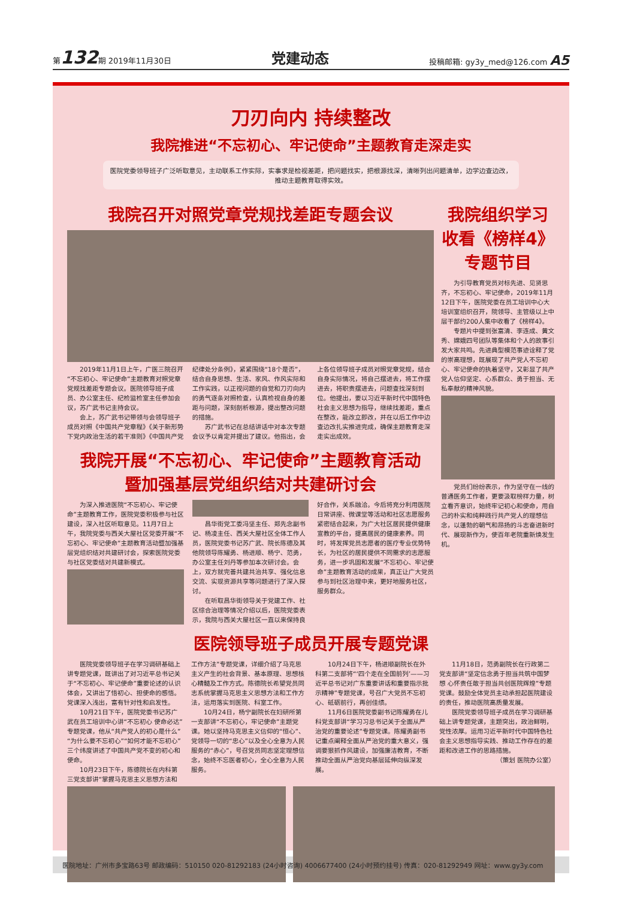第132期 2019年11月30日 党建动态 投稿邮箱: gy3y_med@126.com A5
刀刃向内 持续整改
我院推进“不忘初心、牢记使命”主题教育走深走实
医院党委领导班子广泛听取意见，主动联系工作实际，实事求是检视差距，把问题找实，把根源找深，清晰列出问题清单，边学边查边改，推动主题教育取得实效。
我院召开对照党章党规找差距专题会议
2019年11月1日上午，广医三院召开“不忘初心、牢记使命”主题教育对照党章党规找差距专题会议。医院领导班子成员、办公室主任、纪检监检室主任参加会议，苏广武书记主持会议。
会上，苏广武书记带领与会领导班子成员对照《中国共产党章程》《关于新形势下党内政治生活的若干准则》《中国共产党纪律处分条例》，紧紧围绕“18个是否”，结合自身思想、生活、家风、作风实际和工作实践，以正视问题的自觉和刀刃向内的勇气逐条对照检查，认真检视自身的差距与问题，深刻剖析根源，提出整改问题的措施。
苏广武书记在总结讲话中对本次专题会议予以肯定并提出了建议。他指出，会上各位领导班子成员对照党章党规，结合自身实际情况，将自己摆进去，将工作摆进去，将职责摆进去，问题查找深刻到位。他提出，要以习近平新时代中国特色社会主义思想为指导，继续找差距，重点在整改，能改立即改，并在以后工作中边查边改扎实推进完成，确保主题教育走深走实出成效。
我院开展“不忘初心、牢记使命”主题教育活动
暨加强基层党组织结对共建研讨会
为深入推进医院“不忘初心、牢记使命”主题教育工作，医院党委积极参与社区建设，深入社区听取意见。11月7日上午，我院党委与西关大屋社区党委开展“不忘初心、牢记使命”主题教育活动暨加强基层党组织结对共建研讨会，探索医院党委与社区党委结对共建新模式。
昌华街党工委冯坚主任、郑先念副书记、杨凌主任、西关大屋社区全体工作人员，医院党委书记苏广武、院长陈德及其他院领导陈耀勇、杨进顺、杨宁、范勇，办公室主任刘丹等参加本次研讨会。会上，双方就完善共建共治共享、强化信息交流、实现资源共享等问题进行了深入探讨。
在听取昌华街领导关于党建工作、社区综合治理等情况介绍以后，医院党委表示，我院与西关大屋社区一直以来保持良好合作，关系融洽。今后将充分利用医院日常讲座、微课堂等活动和社区志愿服务紧密结合起来，为广大社区居民提供健康宣教的平台，提高居民的健康素养。同时，将发挥党员志愿者的医疗专业优势特长，为社区的居民提供不同需求的志愿服务，进一步巩固和发展“不忘初心、牢记使命”主题教育活动的成果，真正让广大党员参与到社区治理中来，更好地服务社区，服务群众。
我院组织学习
收看《榜样4》
专题节目
为引导教育党员对标先进、见贤思齐，不忘初心、牢记使命，2019年11月12日下午，医院党委在员工培训中心大培训室组织召开，院领导、主管级以上中层干部约200人集中收看了《榜样4》。
专题片中提到张富清、李连成、黄文秀、嫦娥四号团队等集体和个人的故事引发大家共鸣。先进典型模范事迹诠释了党的崇高理想，既展现了共产党人不忘初心、牢记使命的执着坚守，又彰显了共产党人信仰坚定、心系群众、勇于担当、无私奉献的精神风貌。
党员们纷纷表示，作为坚守在一线的普通医务工作者，更要汲取榜样力量，树立看齐意识，始终牢记初心和使命，用自己的朴实和纯粹践行共产党人的理想信念，以蓬勃的朝气和昂扬的斗志奋进新时代、展现新作为，使百年老院重新焕发生机。
医院领导班子成员开展专题党课
医院党委领导班子在学习调研基础上讲专题党课，既讲出了对习近平总书记关于“不忘初心、牢记使命”重要论述的认识体会，又讲出了悟初心、担使命的感悟。党课深入浅出，富有针对性和启发性。
10月21日下午，医院党委书记苏广武在员工培训中心讲“不忘初心 使命必达”专题党课，他从“共产党人的初心是什么”“为什么要不忘初心”“如何才能不忘初心”三个纬度讲述了中国共产党不变的初心和使命。
10月23日下午，陈德院长在内科第三党支部讲“掌握马克思主义思想方法和工作方法”专题党课，详细介绍了马克思主义产生的社会背景、基本原理、思想核心精髓及工作方式。陈德院长希望党员同志系统掌握马克思主义思想方法和工作方法，运用落实到医院、科室工作。
10月24日，杨宁副院长在妇研所第一支部讲“不忘初心，牢记使命”主题党课。她以坚持马克思主义信仰的“恒心”、党领导一切的“忠心”以及全心全意为人民服务的“赤心”，号召党员同志坚定理想信念，始终不忘医者初心，全心全意为人民服务。
10月24日下午，杨进顺副院长在外科第二支部将“‘四个走在全国前列’——习近平总书记对广东重要讲话和重要指示批示精神”专题党课，号召广大党员不忘初心、砥砺前行，再创佳绩。
11月6日医院党委副书记陈耀勇在儿科党支部讲“学习习总书记关于全面从严治党的重要论述”专题党课。陈耀勇副书记重点阐释全面从严治党的重大意义，强调要狠抓作风建设，加强廉洁教育，不断推动全面从严治党向基层延伸向纵深发展。
11月18日，范勇副院长在行政第二党支部讲“坚定信念勇于担当共筑中国梦想 心怀责任敢于担当共创医院辉煌”专题党课。鼓励全体党员主动承担起医院建设的责任，推动医院高质量发展。
医院党委领导班子成员在学习调研基础上讲专题党课，主题突出，政治鲜明，党性浓厚。运用习近平新时代中国特色社会主义思想指导实践、推动工作存在的差距和改进工作的思路措施。
（策划 医院办公室）
医院地址：广州市多宝路63号 邮政编码：510150 020-81292183 (24小时咨询) 4006677400 (24小时预约挂号) 传真：020-81292949 网址：www.gy3y.com